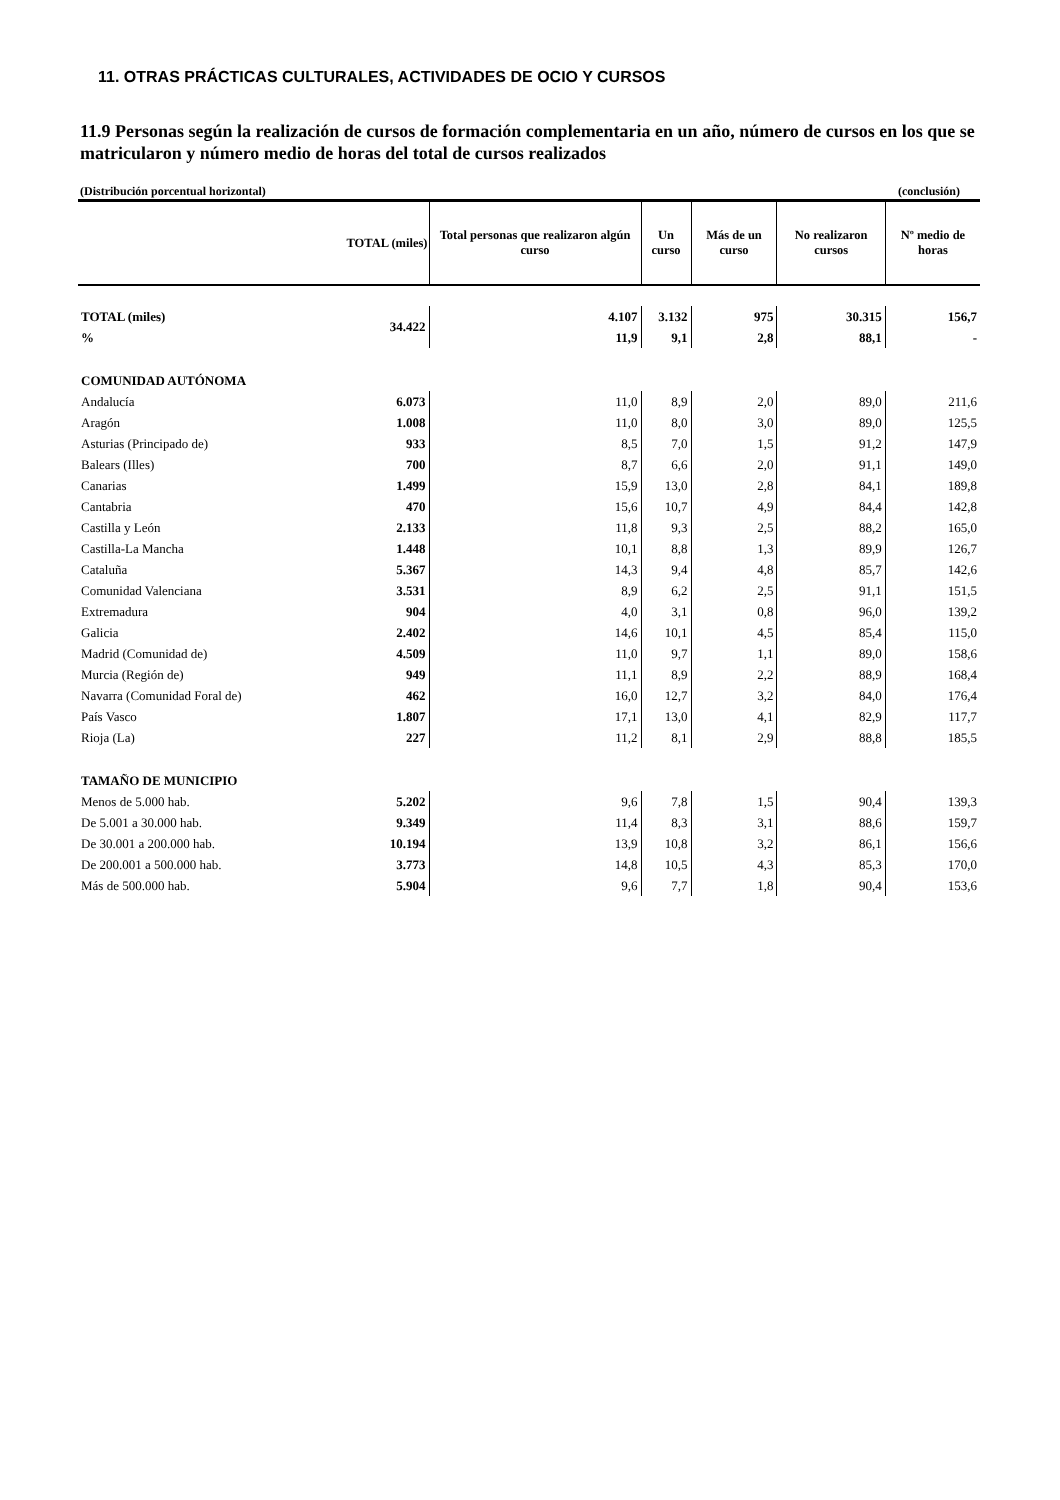11. OTRAS PRÁCTICAS CULTURALES, ACTIVIDADES DE OCIO Y CURSOS
11.9 Personas según la realización de cursos de formación complementaria en un año, número de cursos en los que se matricularon y número medio de horas del total de cursos realizados
(Distribución porcentual horizontal) (conclusión)
| TOTAL (miles) | | Total personas que realizaron algún curso | Un curso | Más de un curso | No realizaron cursos | Nº medio de horas |
| --- | --- | --- | --- | --- | --- | --- |
| TOTAL (miles) | 34.422 | 4.107 | 3.132 | 975 | 30.315 | 156,7 |
| % | | 11,9 | 9,1 | 2,8 | 88,1 | - |
| COMUNIDAD AUTÓNOMA | | | | | | |
| Andalucía | 6.073 | 11,0 | 8,9 | 2,0 | 89,0 | 211,6 |
| Aragón | 1.008 | 11,0 | 8,0 | 3,0 | 89,0 | 125,5 |
| Asturias (Principado de) | 933 | 8,5 | 7,0 | 1,5 | 91,2 | 147,9 |
| Balears (Illes) | 700 | 8,7 | 6,6 | 2,0 | 91,1 | 149,0 |
| Canarias | 1.499 | 15,9 | 13,0 | 2,8 | 84,1 | 189,8 |
| Cantabria | 470 | 15,6 | 10,7 | 4,9 | 84,4 | 142,8 |
| Castilla y León | 2.133 | 11,8 | 9,3 | 2,5 | 88,2 | 165,0 |
| Castilla-La Mancha | 1.448 | 10,1 | 8,8 | 1,3 | 89,9 | 126,7 |
| Cataluña | 5.367 | 14,3 | 9,4 | 4,8 | 85,7 | 142,6 |
| Comunidad Valenciana | 3.531 | 8,9 | 6,2 | 2,5 | 91,1 | 151,5 |
| Extremadura | 904 | 4,0 | 3,1 | 0,8 | 96,0 | 139,2 |
| Galicia | 2.402 | 14,6 | 10,1 | 4,5 | 85,4 | 115,0 |
| Madrid (Comunidad de) | 4.509 | 11,0 | 9,7 | 1,1 | 89,0 | 158,6 |
| Murcia (Región de) | 949 | 11,1 | 8,9 | 2,2 | 88,9 | 168,4 |
| Navarra (Comunidad Foral de) | 462 | 16,0 | 12,7 | 3,2 | 84,0 | 176,4 |
| País Vasco | 1.807 | 17,1 | 13,0 | 4,1 | 82,9 | 117,7 |
| Rioja (La) | 227 | 11,2 | 8,1 | 2,9 | 88,8 | 185,5 |
| TAMAÑO DE MUNICIPIO | | | | | | |
| Menos de 5.000 hab. | 5.202 | 9,6 | 7,8 | 1,5 | 90,4 | 139,3 |
| De 5.001 a 30.000 hab. | 9.349 | 11,4 | 8,3 | 3,1 | 88,6 | 159,7 |
| De 30.001 a 200.000 hab. | 10.194 | 13,9 | 10,8 | 3,2 | 86,1 | 156,6 |
| De 200.001 a 500.000 hab. | 3.773 | 14,8 | 10,5 | 4,3 | 85,3 | 170,0 |
| Más de 500.000 hab. | 5.904 | 9,6 | 7,7 | 1,8 | 90,4 | 153,6 |